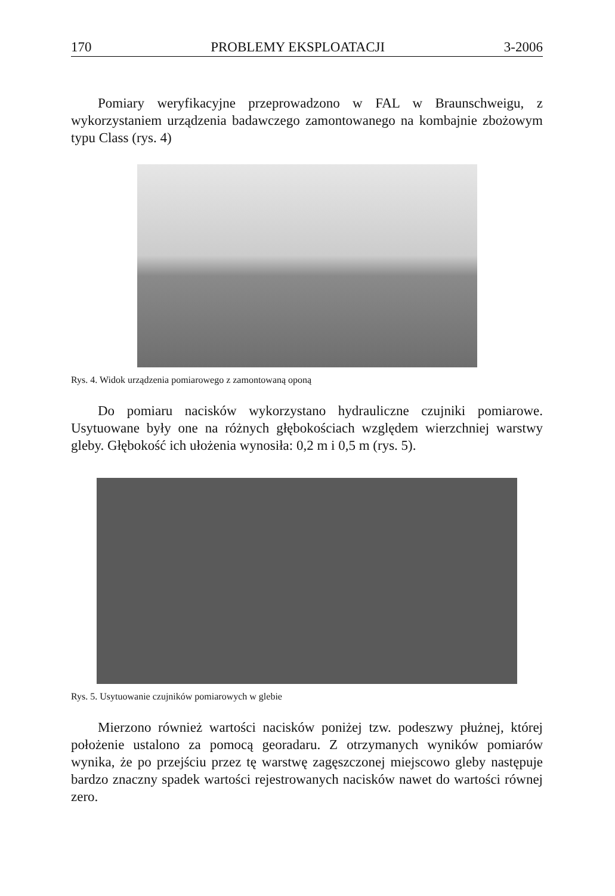170 PROBLEMY EKSPLOATACJI 3-2006
Pomiary weryfikacyjne przeprowadzono w FAL w Braunschweigu, z wykorzystaniem urządzenia badawczego zamontowanego na kombajnie zbożowym typu Class (rys. 4)
Rys. 4. Widok urządzenia pomiarowego z zamontowaną oponą
Do pomiaru nacisków wykorzystano hydrauliczne czujniki pomiarowe. Usytuowane były one na różnych głębokościach względem wierzchniej warstwy gleby. Głębokość ich ułożenia wynosiła: 0,2 m i 0,5 m (rys. 5).
Rys. 5. Usytuowanie czujników pomiarowych w glebie
Mierzono również wartości nacisków poniżej tzw. podeszwy płużnej, której położenie ustalono za pomocą georadaru. Z otrzymanych wyników pomiarów wynika, że po przejściu przez tę warstwę zagęszczonej miejscowo gleby następuje bardzo znaczny spadek wartości rejestrowanych nacisków nawet do wartości równej zero.